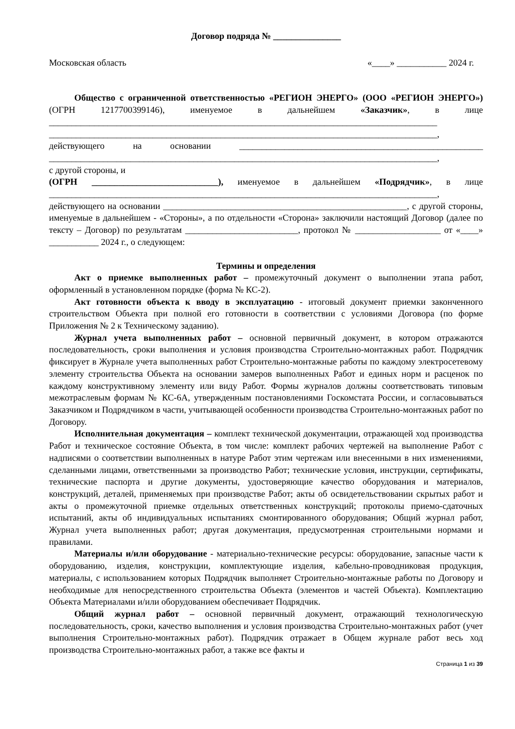Договор подряда № _______________
Московская область «____» ___________ 2024 г.
Общество с ограниченной ответственностью «РЕГИОН ЭНЕРГО» (ООО «РЕГИОН ЭНЕРГО») (ОГРН 1217700399146), именуемое в дальнейшем «Заказчик», в лице ______________________________________________________________________________________ ______________________________________________________________________________________, действующего на основании ______________________________________________________ ______________________________________________________________________________________,
с другой стороны, и
(ОГРН ____________________________), именуемое в дальнейшем «Подрядчик», в лице ______________________________________________________________________________________, действующего на основании ______________________________________________________, с другой стороны, именуемые в дальнейшем - «Стороны», а по отдельности «Сторона» заключили настоящий Договор (далее по тексту – Договор) по результатам _________________________, протокол № ___________________ от «____» ___________ 2024 г., о следующем:
Термины и определения
Акт о приемке выполненных работ – промежуточный документ о выполнении этапа работ, оформленный в установленном порядке (форма № КС-2).
Акт готовности объекта к вводу в эксплуатацию - итоговый документ приемки законченного строительством Объекта при полной его готовности в соответствии с условиями Договора (по форме Приложения № 2 к Техническому заданию).
Журнал учета выполненных работ – основной первичный документ, в котором отражаются последовательность, сроки выполнения и условия производства Строительно-монтажных работ. Подрядчик фиксирует в Журнале учета выполненных работ Строительно-монтажные работы по каждому электросетевому элементу строительства Объекта на основании замеров выполненных Работ и единых норм и расценок по каждому конструктивному элементу или виду Работ. Формы журналов должны соответствовать типовым межотраслевым формам № КС-6А, утвержденным постановлениями Госкомстата России, и согласовываться Заказчиком и Подрядчиком в части, учитывающей особенности производства Строительно-монтажных работ по Договору.
Исполнительная документация – комплект технической документации, отражающей ход производства Работ и техническое состояние Объекта, в том числе: комплект рабочих чертежей на выполнение Работ с надписями о соответствии выполненных в натуре Работ этим чертежам или внесенными в них изменениями, сделанными лицами, ответственными за производство Работ; технические условия, инструкции, сертификаты, технические паспорта и другие документы, удостоверяющие качество оборудования и материалов, конструкций, деталей, применяемых при производстве Работ; акты об освидетельствовании скрытых работ и акты о промежуточной приемке отдельных ответственных конструкций; протоколы приемо-сдаточных испытаний, акты об индивидуальных испытаниях смонтированного оборудования; Общий журнал работ, Журнал учета выполненных работ; другая документация, предусмотренная строительными нормами и правилами.
Материалы и/или оборудование - материально-технические ресурсы: оборудование, запасные части к оборудованию, изделия, конструкции, комплектующие изделия, кабельно-проводниковая продукция, материалы, с использованием которых Подрядчик выполняет Строительно-монтажные работы по Договору и необходимые для непосредственного строительства Объекта (элементов и частей Объекта). Комплектацию Объекта Материалами и/или оборудованием обеспечивает Подрядчик.
Общий журнал работ – основной первичный документ, отражающий технологическую последовательность, сроки, качество выполнения и условия производства Строительно-монтажных работ (учет выполнения Строительно-монтажных работ). Подрядчик отражает в Общем журнале работ весь ход производства Строительно-монтажных работ, а также все факты и
Страница 1 из 39